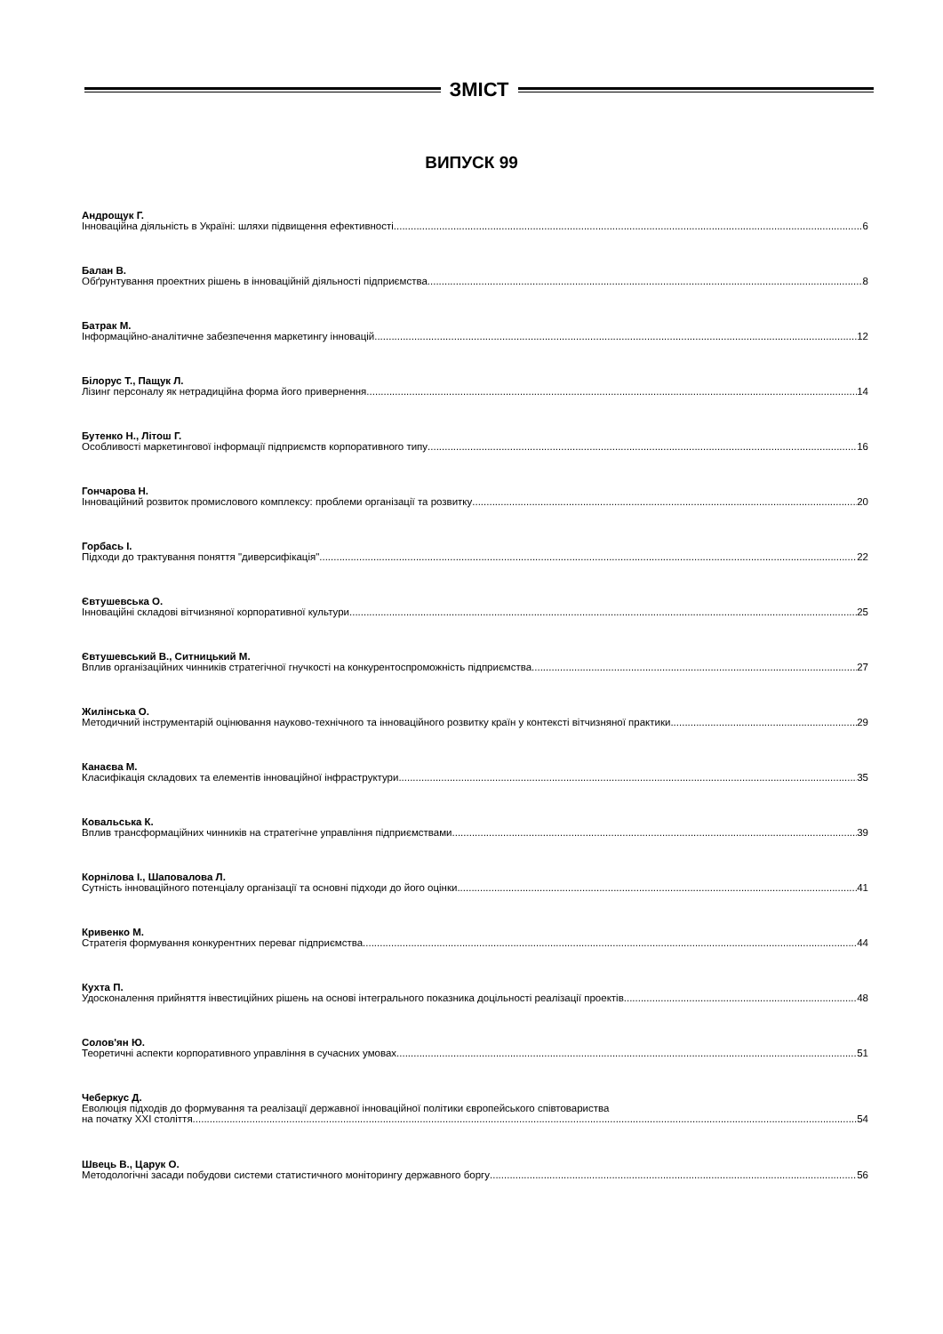ЗМІСТ
ВИПУСК 99
Андрощук Г.
Інноваційна діяльність в Україні: шляхи підвищення ефективності 6
Балан В.
Обґрунтування проектних рішень в інноваційній діяльності підприємства 8
Батрак М.
Інформаційно-аналітичне забезпечення маркетингу інновацій 12
Білорус Т., Пащук Л.
Лізинг персоналу як нетрадиційна форма його привернення 14
Бутенко Н., Літош Г.
Особливості маркетингової інформації підприємств корпоративного типу 16
Гончарова Н.
Інноваційний розвиток промислового комплексу: проблеми організації та розвитку 20
Горбась І.
Підходи до трактування поняття "диверсифікація" 22
Євтушевська О.
Інноваційні складові вітчизняної корпоративної культури 25
Євтушевський В., Ситницький М.
Вплив організаційних чинників стратегічної гнучкості на конкурентоспроможність підприємства 27
Жилінська О.
Методичний інструментарій оцінювання науково-технічного та інноваційного розвитку країн у контексті вітчизняної практики 29
Канаєва М.
Класифікація складових та елементів інноваційної інфраструктури 35
Ковальська К.
Вплив трансформаційних чинників на стратегічне управління підприємствами 39
Корнілова І., Шаповалова Л.
Сутність інноваційного потенціалу організації та основні підходи до його оцінки 41
Кривенко М.
Стратегія формування конкурентних переваг підприємства 44
Кухта П.
Удосконалення прийняття інвестиційних рішень на основі інтегрального показника доцільності реалізації проектів 48
Солов'ян Ю.
Теоретичні аспекти корпоративного управління в сучасних умовах 51
Чеберкус Д.
Еволюція підходів до формування та реалізації державної інноваційної політики європейського співтовариства
на початку XXI століття 54
Швець В., Царук О.
Методологічні засади побудови системи статистичного моніторингу державного боргу 56